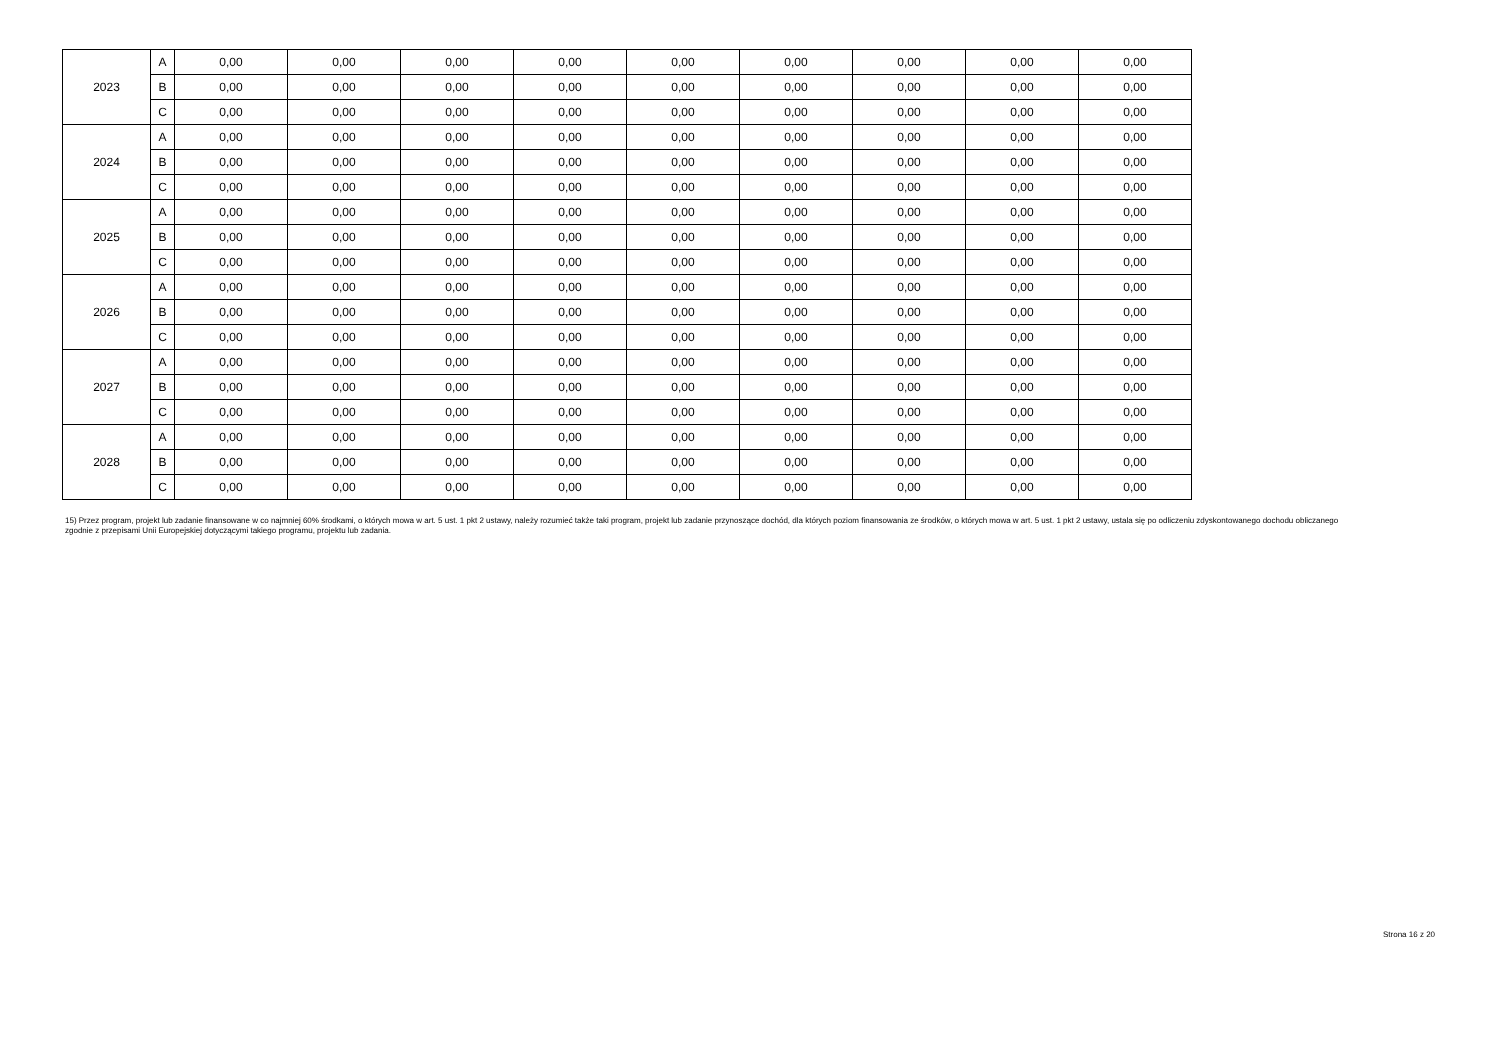| 2023 | A | 0,00 | 0,00 | 0,00 | 0,00 | 0,00 | 0,00 | 0,00 | 0,00 | 0,00 |
| | B | 0,00 | 0,00 | 0,00 | 0,00 | 0,00 | 0,00 | 0,00 | 0,00 | 0,00 |
| | C | 0,00 | 0,00 | 0,00 | 0,00 | 0,00 | 0,00 | 0,00 | 0,00 | 0,00 |
| 2024 | A | 0,00 | 0,00 | 0,00 | 0,00 | 0,00 | 0,00 | 0,00 | 0,00 | 0,00 |
| | B | 0,00 | 0,00 | 0,00 | 0,00 | 0,00 | 0,00 | 0,00 | 0,00 | 0,00 |
| | C | 0,00 | 0,00 | 0,00 | 0,00 | 0,00 | 0,00 | 0,00 | 0,00 | 0,00 |
| 2025 | A | 0,00 | 0,00 | 0,00 | 0,00 | 0,00 | 0,00 | 0,00 | 0,00 | 0,00 |
| | B | 0,00 | 0,00 | 0,00 | 0,00 | 0,00 | 0,00 | 0,00 | 0,00 | 0,00 |
| | C | 0,00 | 0,00 | 0,00 | 0,00 | 0,00 | 0,00 | 0,00 | 0,00 | 0,00 |
| 2026 | A | 0,00 | 0,00 | 0,00 | 0,00 | 0,00 | 0,00 | 0,00 | 0,00 | 0,00 |
| | B | 0,00 | 0,00 | 0,00 | 0,00 | 0,00 | 0,00 | 0,00 | 0,00 | 0,00 |
| | C | 0,00 | 0,00 | 0,00 | 0,00 | 0,00 | 0,00 | 0,00 | 0,00 | 0,00 |
| 2027 | A | 0,00 | 0,00 | 0,00 | 0,00 | 0,00 | 0,00 | 0,00 | 0,00 | 0,00 |
| | B | 0,00 | 0,00 | 0,00 | 0,00 | 0,00 | 0,00 | 0,00 | 0,00 | 0,00 |
| | C | 0,00 | 0,00 | 0,00 | 0,00 | 0,00 | 0,00 | 0,00 | 0,00 | 0,00 |
| 2028 | A | 0,00 | 0,00 | 0,00 | 0,00 | 0,00 | 0,00 | 0,00 | 0,00 | 0,00 |
| | B | 0,00 | 0,00 | 0,00 | 0,00 | 0,00 | 0,00 | 0,00 | 0,00 | 0,00 |
| | C | 0,00 | 0,00 | 0,00 | 0,00 | 0,00 | 0,00 | 0,00 | 0,00 | 0,00 |
15) Przez program, projekt lub zadanie finansowane w co najmniej 60% środkami, o których mowa w art. 5 ust. 1 pkt 2 ustawy, należy rozumieć także taki program, projekt lub zadanie przynoszące dochód, dla których poziom finansowania ze środków, o których mowa w art. 5 ust. 1 pkt 2 ustawy, ustala się po odliczeniu zdyskontowanego dochodu obliczanego zgodnie z przepisami Unii Europejskiej dotyczącymi takiego programu, projektu lub zadania.
Strona 16 z 20